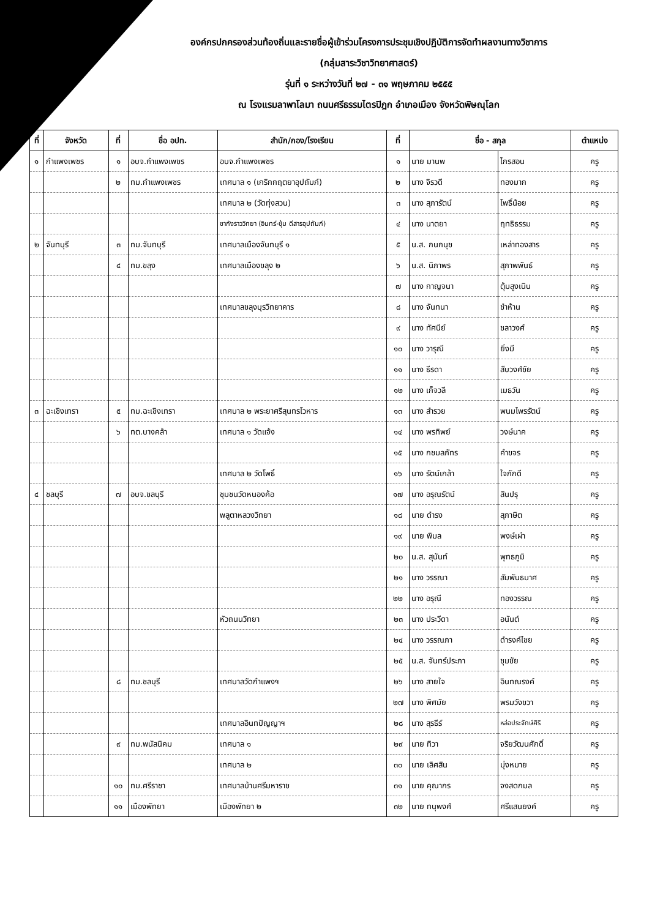องค์กรปกครองส่วนท้องถิ่นและรายชื่อผู้เข้าร่วมโครงการประชุมเชิงปฏิบัติการจัดทำผลงานทางวิชาการ
(กลุ่มสาระวิชาวิทยาศาสตร์)
รุ่นที่ ๑ ระหว่างวันที่ ๒๗ - ๓๑ พฤษภาคม ๒๕๕๕
ณ โรงแรมลาพาโลมา ถนนศรีธรรมไตรปิฎก อำเภอเมือง จังหวัดพิษณุโลก
| ที่ | จังหวัด | ที่ | ชื่อ อปท. | สำนัก/กอง/โรงเรียน | ที่ | ชื่อ - สกุล | | ตำแหน่ง |
| --- | --- | --- | --- | --- | --- | --- | --- | --- |
| ๑ | กำแพงเพชร | ๑ | อบจ.กำแพงเพชร | อบจ.กำแพงเพชร | ๑ | นาย มานพ | ไกรสอน | ครู |
| | | ๒ | ทม.กำแพงเพชร | เทศบาล ๑ (เกริกกฤตยาอุปถัมภ์) | ๒ | นาง จิรวดี | ทองมาก | ครู |
| | | | | เทศบาล ๒ (วัดทุ่งสวน) | ๓ | นาง สุภารัตน์ | โพธิ์น้อย | ครู |
| | | | | ชากังราววิทยา (อินทร์-ชุ้ม ดีสารอุปถัมภ์) | ๔ | นาง นาตยา | ฤทธิธรรม | ครู |
| ๒ | จันทบุรี | ๓ | ทม.จันทบุรี | เทศบาลเมืองจันทบุรี ๑ | ๕ | น.ส. กนกนุช | เหล่าทองสาร | ครู |
| | | ๔ | ทม.ขลุง | เทศบาลเมืองขลุง ๒ | ๖ | น.ส. นิภาพร | สุภาพพันธ์ | ครู |
| | | | | | ๗ | นาง กาญจนา | ตุ้มสูงเนิน | ครู |
| | | | | เทศบาลขลุงบุรวิทยาคาร | ๘ | นาง จันทนา | ชำห้าน | ครู |
| | | | | | ๙ | นาง ทัศนีย์ | ชลาวงศ์ | ครู |
| | | | | | ๑๐ | นาง วารุณี | ยิ่งมี | ครู |
| | | | | | ๑๑ | นาง ธีรดา | สืบวงศ์ชัย | ครู |
| | | | | | ๑๒ | นาง เก็จวลี | เมธวัน | ครู |
| ๓ | ฉะเชิงเทรา | ๕ | ทม.ฉะเชิงเทรา | เทศบาล ๒ พระยาศรีสุนทรโวหาร | ๑๓ | นาง สำรวย | พนมไพรรัตน์ | ครู |
| | | ๖ | ทต.บางคล้า | เทศบาล ๑ วัดแจ้ง | ๑๔ | นาง พรทิพย์ | วงษ์นาค | ครู |
| | | | | | ๑๕ | นาง กชมลภัทร | คำขจร | ครู |
| | | | | เทศบาล ๒ วัดโพธิ์ | ๑๖ | นาง รัตน์เกล้า | ใจภักดี | ครู |
| ๔ | ชลบุรี | ๗ | อบจ.ชลบุรี | ชุมชนวัดหนองค้อ | ๑๗ | นาง อรุณรัตน์ | สินปรุ | ครู |
| | | | | พลูตาหลวงวิทยา | ๑๘ | นาย ดำรง | สุภาษิต | ครู |
| | | | | | ๑๙ | นาย พิมล | พงษ์เผ่า | ครู |
| | | | | | ๒๐ | น.ส. สุนันท์ | พุทธภูมิ | ครู |
| | | | | | ๒๑ | นาง วรรณา | สัมพันธมาศ | ครู |
| | | | | | ๒๒ | นาง อรุณี | ทองวรรณ | ครู |
| | | | | หัวถนนวิทยา | ๒๓ | นาง ประวีดา | อนันต์ | ครู |
| | | | | | ๒๔ | นาง วรรณภา | ดำรงค์ไชย | ครู |
| | | | | | ๒๕ | น.ส. จันทร์ประภา | ชุมชัย | ครู |
| | | ๘ | ทม.ชลบุรี | เทศบาลวัดกำแพงฯ | ๒๖ | นาง สายใจ | อินทณรงค์ | ครู |
| | | | | | ๒๗ | นาง พิศมัย | พรมวังขวา | ครู |
| | | | | เทศบาลอินทปัญญาฯ | ๒๘ | นาง สุรธีร์ | หล่อประจักษ์ศิริ | ครู |
| | | ๙ | ทม.พนัสนิคม | เทศบาล ๑ | ๒๙ | นาย ทิวา | จริยวัฒนศักดิ์ | ครู |
| | | | | เทศบาล ๒ | ๓๐ | นาย เลิศสิน | มุ่งหมาย | ครู |
| | | ๑๐ | ทม.ศรีราชา | เทศบาลบ้านศรีมหาราช | ๓๑ | นาย คุณากร | จงสดกมล | ครู |
| | | ๑๑ | เมืองพัทยา | เมืองพัทยา ๒ | ๓๒ | นาย ทนุพงศ์ | ศรีแสนยงค์ | ครู |